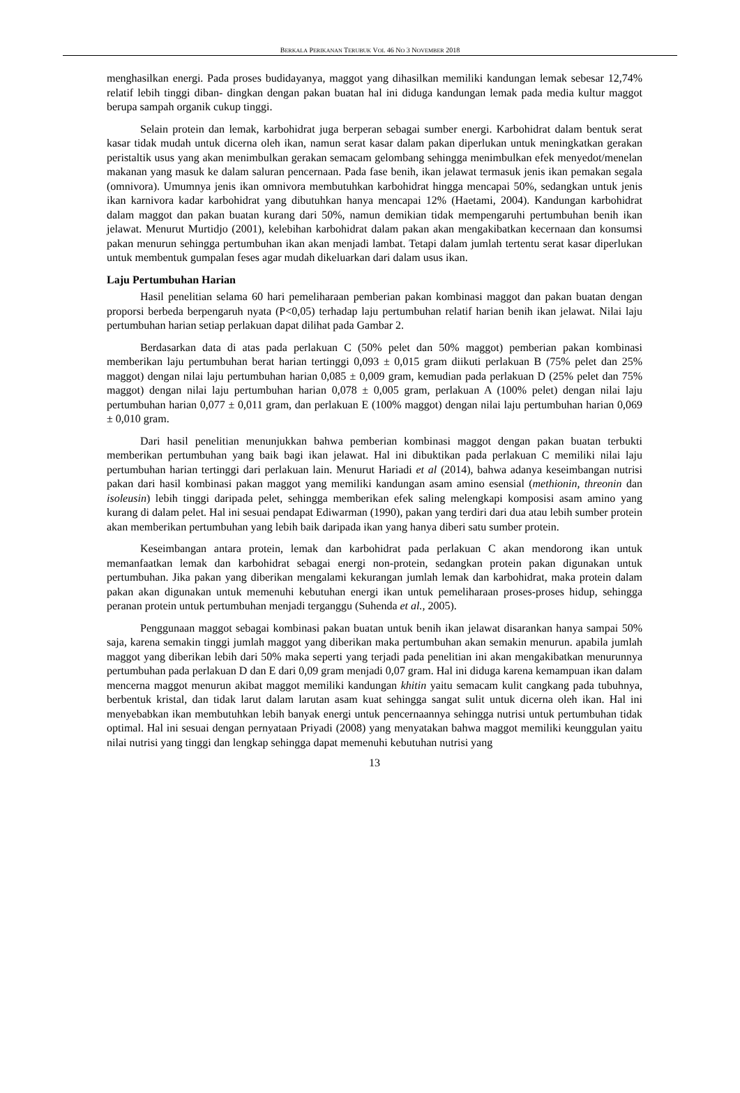BERKALA PERIKANAN TERUBUK VOL 46 NO 3 NOVEMBER 2018
menghasilkan energi. Pada proses budidayanya, maggot yang dihasilkan memiliki kandungan lemak sebesar 12,74% relatif lebih tinggi diban- dingkan dengan pakan buatan hal ini diduga kandungan lemak pada media kultur maggot berupa sampah organik cukup tinggi.
Selain protein dan lemak, karbohidrat juga berperan sebagai sumber energi. Karbohidrat dalam bentuk serat kasar tidak mudah untuk dicerna oleh ikan, namun serat kasar dalam pakan diperlukan untuk meningkatkan gerakan peristaltik usus yang akan menimbulkan gerakan semacam gelombang sehingga menimbulkan efek menyedot/menelan makanan yang masuk ke dalam saluran pencernaan. Pada fase benih, ikan jelawat termasuk jenis ikan pemakan segala (omnivora). Umumnya jenis ikan omnivora membutuhkan karbohidrat hingga mencapai 50%, sedangkan untuk jenis ikan karnivora kadar karbohidrat yang dibutuhkan hanya mencapai 12% (Haetami, 2004). Kandungan karbohidrat dalam maggot dan pakan buatan kurang dari 50%, namun demikian tidak mempengaruhi pertumbuhan benih ikan jelawat. Menurut Murtidjo (2001), kelebihan karbohidrat dalam pakan akan mengakibatkan kecernaan dan konsumsi pakan menurun sehingga pertumbuhan ikan akan menjadi lambat. Tetapi dalam jumlah tertentu serat kasar diperlukan untuk membentuk gumpalan feses agar mudah dikeluarkan dari dalam usus ikan.
Laju Pertumbuhan Harian
Hasil penelitian selama 60 hari pemeliharaan pemberian pakan kombinasi maggot dan pakan buatan dengan proporsi berbeda berpengaruh nyata (P<0,05) terhadap laju pertumbuhan relatif harian benih ikan jelawat. Nilai laju pertumbuhan harian setiap perlakuan dapat dilihat pada Gambar 2.
Berdasarkan data di atas pada perlakuan C (50% pelet dan 50% maggot) pemberian pakan kombinasi memberikan laju pertumbuhan berat harian tertinggi 0,093 ± 0,015 gram diikuti perlakuan B (75% pelet dan 25% maggot) dengan nilai laju pertumbuhan harian 0,085 ± 0,009 gram, kemudian pada perlakuan D (25% pelet dan 75% maggot) dengan nilai laju pertumbuhan harian 0,078 ± 0,005 gram, perlakuan A (100% pelet) dengan nilai laju pertumbuhan harian 0,077 ± 0,011 gram, dan perlakuan E (100% maggot) dengan nilai laju pertumbuhan harian 0,069 ± 0,010 gram.
Dari hasil penelitian menunjukkan bahwa pemberian kombinasi maggot dengan pakan buatan terbukti memberikan pertumbuhan yang baik bagi ikan jelawat. Hal ini dibuktikan pada perlakuan C memiliki nilai laju pertumbuhan harian tertinggi dari perlakuan lain. Menurut Hariadi et al (2014), bahwa adanya keseimbangan nutrisi pakan dari hasil kombinasi pakan maggot yang memiliki kandungan asam amino esensial (methionin, threonin dan isoleusin) lebih tinggi daripada pelet, sehingga memberikan efek saling melengkapi komposisi asam amino yang kurang di dalam pelet. Hal ini sesuai pendapat Ediwarman (1990), pakan yang terdiri dari dua atau lebih sumber protein akan memberikan pertumbuhan yang lebih baik daripada ikan yang hanya diberi satu sumber protein.
Keseimbangan antara protein, lemak dan karbohidrat pada perlakuan C akan mendorong ikan untuk memanfaatkan lemak dan karbohidrat sebagai energi non-protein, sedangkan protein pakan digunakan untuk pertumbuhan. Jika pakan yang diberikan mengalami kekurangan jumlah lemak dan karbohidrat, maka protein dalam pakan akan digunakan untuk memenuhi kebutuhan energi ikan untuk pemeliharaan proses-proses hidup, sehingga peranan protein untuk pertumbuhan menjadi terganggu (Suhenda et al., 2005).
Penggunaan maggot sebagai kombinasi pakan buatan untuk benih ikan jelawat disarankan hanya sampai 50% saja, karena semakin tinggi jumlah maggot yang diberikan maka pertumbuhan akan semakin menurun. apabila jumlah maggot yang diberikan lebih dari 50% maka seperti yang terjadi pada penelitian ini akan mengakibatkan menurunnya pertumbuhan pada perlakuan D dan E dari 0,09 gram menjadi 0,07 gram. Hal ini diduga karena kemampuan ikan dalam mencerna maggot menurun akibat maggot memiliki kandungan khitin yaitu semacam kulit cangkang pada tubuhnya, berbentuk kristal, dan tidak larut dalam larutan asam kuat sehingga sangat sulit untuk dicerna oleh ikan. Hal ini menyebabkan ikan membutuhkan lebih banyak energi untuk pencernaannya sehingga nutrisi untuk pertumbuhan tidak optimal. Hal ini sesuai dengan pernyataan Priyadi (2008) yang menyatakan bahwa maggot memiliki keunggulan yaitu nilai nutrisi yang tinggi dan lengkap sehingga dapat memenuhi kebutuhan nutrisi yang
13